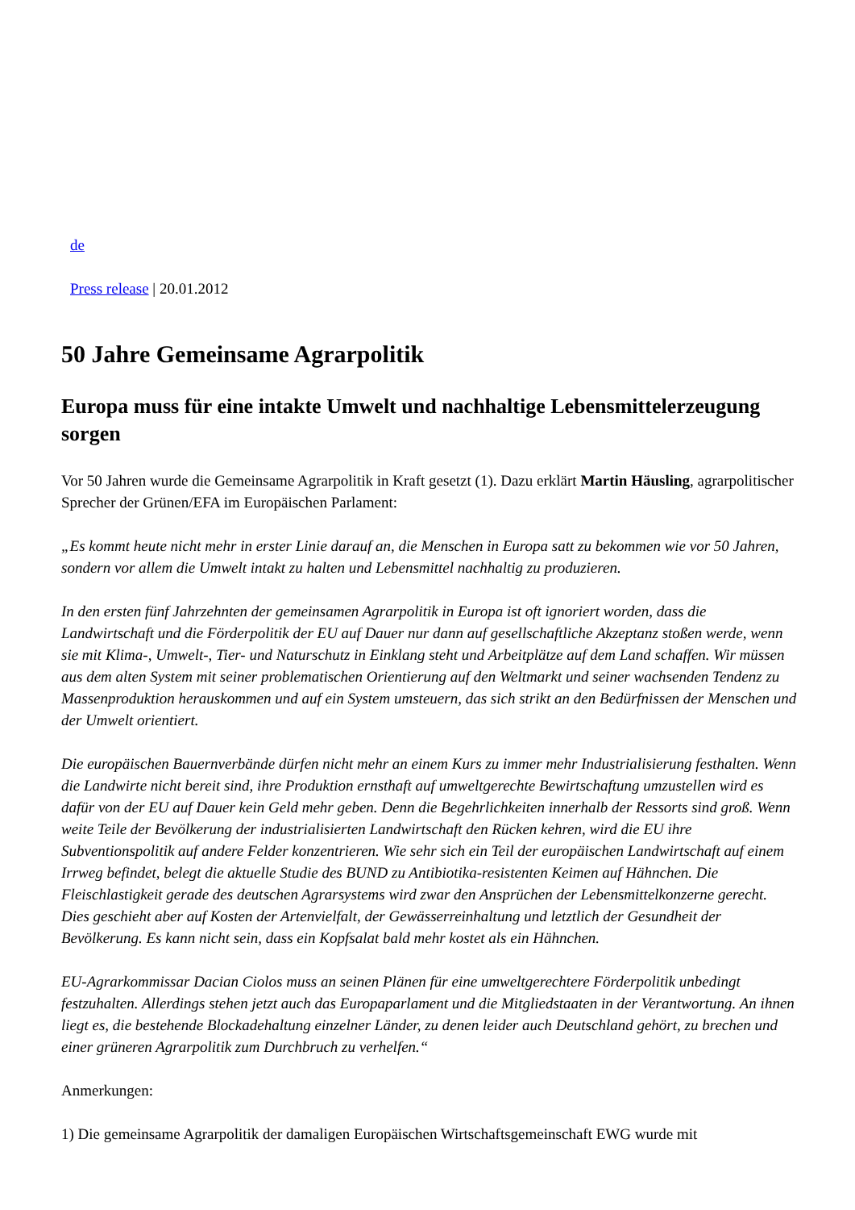de
Press release | 20.01.2012
50 Jahre Gemeinsame Agrarpolitik
Europa muss für eine intakte Umwelt und nachhaltige Lebensmittelerzeugung sorgen
Vor 50 Jahren wurde die Gemeinsame Agrarpolitik in Kraft gesetzt (1). Dazu erklärt Martin Häusling, agrarpolitischer Sprecher der Grünen/EFA im Europäischen Parlament:
„Es kommt heute nicht mehr in erster Linie darauf an, die Menschen in Europa satt zu bekommen wie vor 50 Jahren, sondern vor allem die Umwelt intakt zu halten und Lebensmittel nachhaltig zu produzieren.
In den ersten fünf Jahrzehnten der gemeinsamen Agrarpolitik in Europa ist oft ignoriert worden, dass die Landwirtschaft und die Förderpolitik der EU auf Dauer nur dann auf gesellschaftliche Akzeptanz stoßen werde, wenn sie mit Klima-, Umwelt-, Tier- und Naturschutz in Einklang steht und Arbeitplätze auf dem Land schaffen. Wir müssen aus dem alten System mit seiner problematischen Orientierung auf den Weltmarkt und seiner wachsenden Tendenz zu Massenproduktion herauskommen und auf ein System umsteuern, das sich strikt an den Bedürfnissen der Menschen und der Umwelt orientiert.
Die europäischen Bauernverbände dürfen nicht mehr an einem Kurs zu immer mehr Industrialisierung festhalten. Wenn die Landwirte nicht bereit sind, ihre Produktion ernsthaft auf umweltgerechte Bewirtschaftung umzustellen wird es dafür von der EU auf Dauer kein Geld mehr geben. Denn die Begehrlichkeiten innerhalb der Ressorts sind groß. Wenn weite Teile der Bevölkerung der industrialisierten Landwirtschaft den Rücken kehren, wird die EU ihre Subventionspolitik auf andere Felder konzentrieren. Wie sehr sich ein Teil der europäischen Landwirtschaft auf einem Irrweg befindet, belegt die aktuelle Studie des BUND zu Antibiotika-resistenten Keimen auf Hähnchen. Die Fleischlastigkeit gerade des deutschen Agrarsystems wird zwar den Ansprüchen der Lebensmittelkonzerne gerecht. Dies geschieht aber auf Kosten der Artenvielfalt, der Gewässerreinhaltung und letztlich der Gesundheit der Bevölkerung. Es kann nicht sein, dass ein Kopfsalat bald mehr kostet als ein Hähnchen.
EU-Agrarkommissar Dacian Ciolos muss an seinen Plänen für eine umweltgerechtere Förderpolitik unbedingt festzuhalten. Allerdings stehen jetzt auch das Europaparlament und die Mitgliedstaaten in der Verantwortung. An ihnen liegt es, die bestehende Blockadehaltung einzelner Länder, zu denen leider auch Deutschland gehört, zu brechen und einer grüneren Agrarpolitik zum Durchbruch zu verhelfen.“
Anmerkungen:
1) Die gemeinsame Agrarpolitik der damaligen Europäischen Wirtschaftsgemeinschaft EWG wurde mit